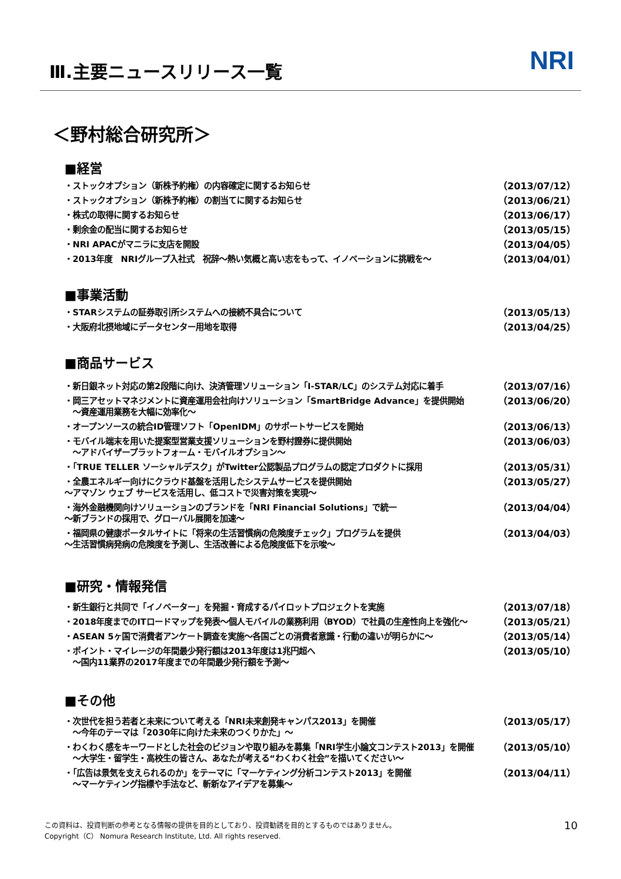Ⅲ.主要ニュースリリース一覧
NRI
＜野村総合研究所＞
■経営
・ストックオプション（新株予約権）の内容確定に関するお知らせ （2013/07/12）
・ストックオプション（新株予約権）の割当てに関するお知らせ （2013/06/21）
・株式の取得に関するお知らせ （2013/06/17）
・剰余金の配当に関するお知らせ （2013/05/15）
・NRI APACがマニラに支店を開設 （2013/04/05）
・2013年度　NRIグループ入社式　祝辞～熱い気概と高い志をもって、イノベーションに挑戦を～ （2013/04/01）
■事業活動
・STARシステムの証券取引所システムへの接続不具合について （2013/05/13）
・大阪府北摂地域にデータセンター用地を取得 （2013/04/25）
■商品サービス
・新日銀ネット対応の第2段階に向け、決済管理ソリューション「I-STAR/LC」のシステム対応に着手 （2013/07/16）
・岡三アセットマネジメントに資産運用会社向けソリューション「SmartBridge Advance」を提供開始
　～資産運用業務を大幅に効率化～ （2013/06/20）
・オープンソースの統合ID管理ソフト「OpenIDM」のサポートサービスを開始 （2013/06/13）
・モバイル端末を用いた提案型営業支援ソリューションを野村證券に提供開始
　～アドバイザープラットフォーム・モバイルオプション～ （2013/06/03）
・「TRUE TELLER ソーシャルデスク」がTwitter公認製品プログラムの認定プロダクトに採用 （2013/05/31）
・全農エネルギー向けにクラウド基盤を活用したシステムサービスを提供開始
～アマゾン ウェブ サービスを活用し、低コストで災害対策を実現～ （2013/05/27）
・海外金融機関向けソリューションのブランドを「NRI Financial Solutions」で統一
～新ブランドの採用で、グローバル展開を加速～ （2013/04/04）
・福岡県の健康ポータルサイトに「将来の生活習慣病の危険度チェック」プログラムを提供
～生活習慣病発病の危険度を予測し、生活改善による危険度低下を示唆～ （2013/04/03）
■研究・情報発信
・新生銀行と共同で「イノベーター」を発掘・育成するパイロットプロジェクトを実施 （2013/07/18）
・2018年度までのITロードマップを発表～個人モバイルの業務利用（BYOD）で社員の生産性向上を強化～ （2013/05/21）
・ASEAN 5ヶ国で消費者アンケート調査を実施～各国ごとの消費者意識・行動の違いが明らかに～ （2013/05/14）
・ポイント・マイレージの年間最少発行額は2013年度は1兆円超へ
　～国内11業界の2017年度までの年間最少発行額を予測～ （2013/05/10）
■その他
・次世代を担う若者と未来について考える「NRI未来創発キャンパス2013」を開催
　～今年のテーマは「2030年に向けた未来のつくりかた」～ （2013/05/17）
・わくわく感をキーワードとした社会のビジョンや取り組みを募集「NRI学生小論文コンテスト2013」を開催
　～大学生・留学生・高校生の皆さん、あなたが考える“わくわく社会”を描いてください～ （2013/05/10）
・「広告は景気を支えられるのか」をテーマに「マーケティング分析コンテスト2013」を開催
　～マーケティング指標や手法など、斬新なアイデアを募集～ （2013/04/11）
この資料は、投資判断の参考となる情報の提供を目的としており、投資勧誘を目的とするものではありません。
Copyright（C） Nomura Research Institute, Ltd. All rights reserved.
10